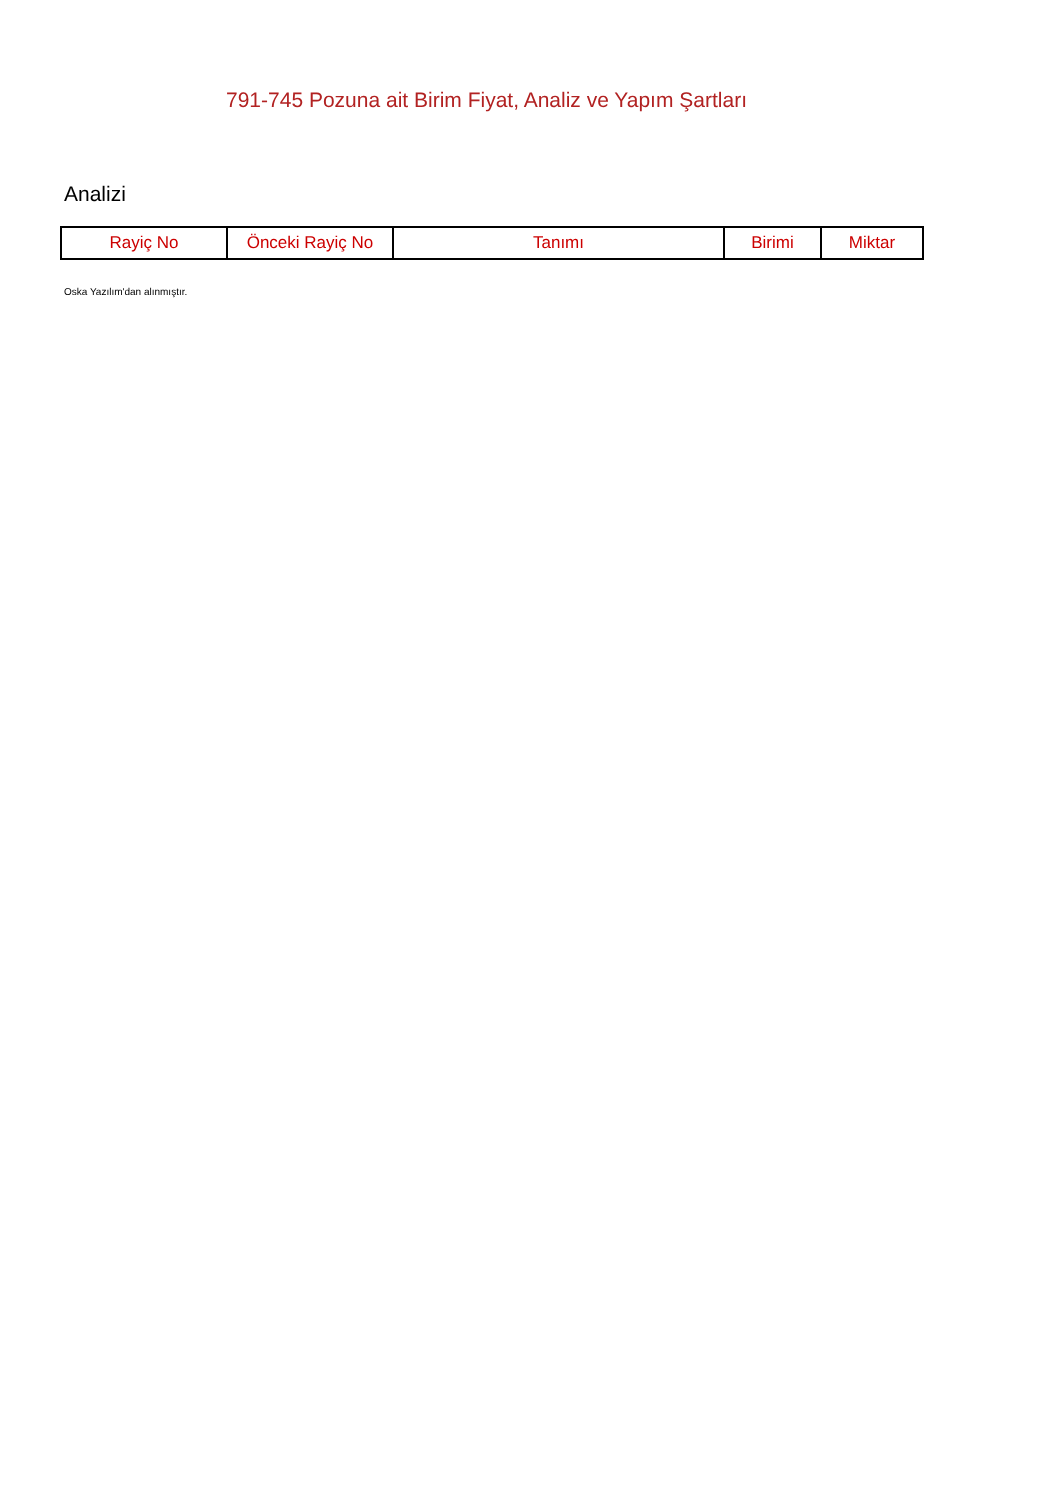791-745 Pozuna ait Birim Fiyat, Analiz ve Yapım Şartları
Analizi
| Rayiç No | Önceki Rayiç No | Tanımı | Birimi | Miktar |
| --- | --- | --- | --- | --- |
Oska Yazılım'dan alınmıştır.